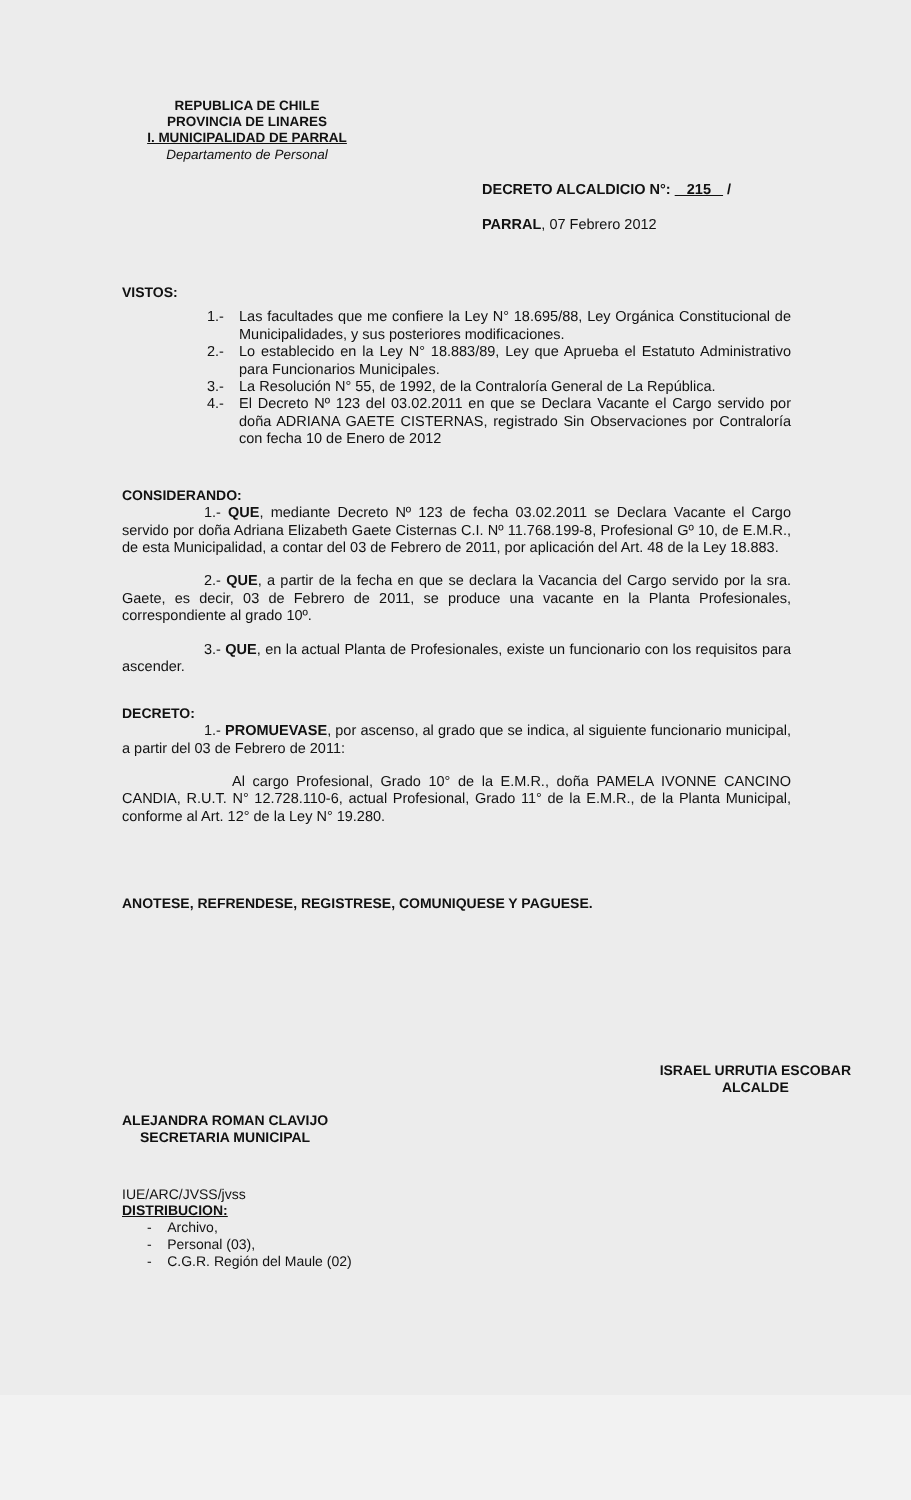REPUBLICA DE CHILE
PROVINCIA DE LINARES
I. MUNICIPALIDAD DE PARRAL
Departamento de Personal
DECRETO ALCALDICIO N°: 215 /
PARRAL, 07 Febrero 2012
VISTOS:
1.- Las facultades que me confiere la Ley N° 18.695/88, Ley Orgánica Constitucional de Municipalidades, y sus posteriores modificaciones.
2.- Lo establecido en la Ley N° 18.883/89, Ley que Aprueba el Estatuto Administrativo para Funcionarios Municipales.
3.- La Resolución N° 55, de 1992, de la Contraloría General de La República.
4.- El Decreto Nº 123 del 03.02.2011 en que se Declara Vacante el Cargo servido por doña ADRIANA GAETE CISTERNAS, registrado Sin Observaciones por Contraloría con fecha 10 de Enero de 2012
CONSIDERANDO:
1.- QUE, mediante Decreto Nº 123 de fecha 03.02.2011 se Declara Vacante el Cargo servido por doña Adriana Elizabeth Gaete Cisternas C.I. Nº 11.768.199-8, Profesional Gº 10, de E.M.R., de esta Municipalidad, a contar del 03 de Febrero de 2011, por aplicación del Art. 48 de la Ley 18.883.
2.- QUE, a partir de la fecha en que se declara la Vacancia del Cargo servido por la sra. Gaete, es decir, 03 de Febrero de 2011, se produce una vacante en la Planta Profesionales, correspondiente al grado 10º.
3.- QUE, en la actual Planta de Profesionales, existe un funcionario con los requisitos para ascender.
DECRETO:
1.- PROMUEVASE, por ascenso, al grado que se indica, al siguiente funcionario municipal, a partir del 03 de Febrero de 2011:
Al cargo Profesional, Grado 10° de la E.M.R., doña PAMELA IVONNE CANCINO CANDIA, R.U.T. N° 12.728.110-6, actual Profesional, Grado 11° de la E.M.R., de la Planta Municipal, conforme al Art. 12° de la Ley N° 19.280.
ANOTESE, REFRENDESE, REGISTRESE, COMUNIQUESE Y PAGUESE.
ALEJANDRA ROMAN CLAVIJO
SECRETARIA MUNICIPAL
ISRAEL URRUTIA ESCOBAR
ALCALDE
IUE/ARC/JVSS/jvss
DISTRIBUCION:
- Archivo,
- Personal (03),
- C.G.R. Región del Maule (02)